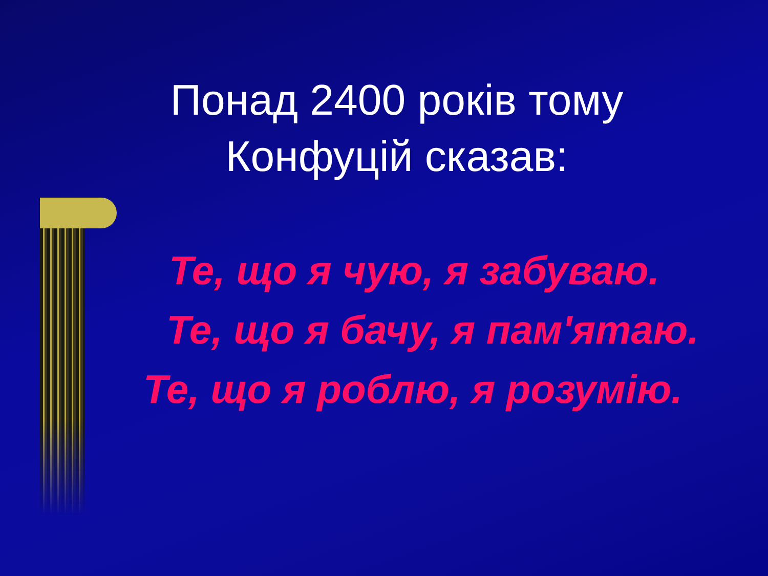Понад 2400 років тому
Конфуцій сказав:
Те, що я чую, я забуваю.
Те, що я бачу, я пам'ятаю.
Те, що я роблю, я розумію.